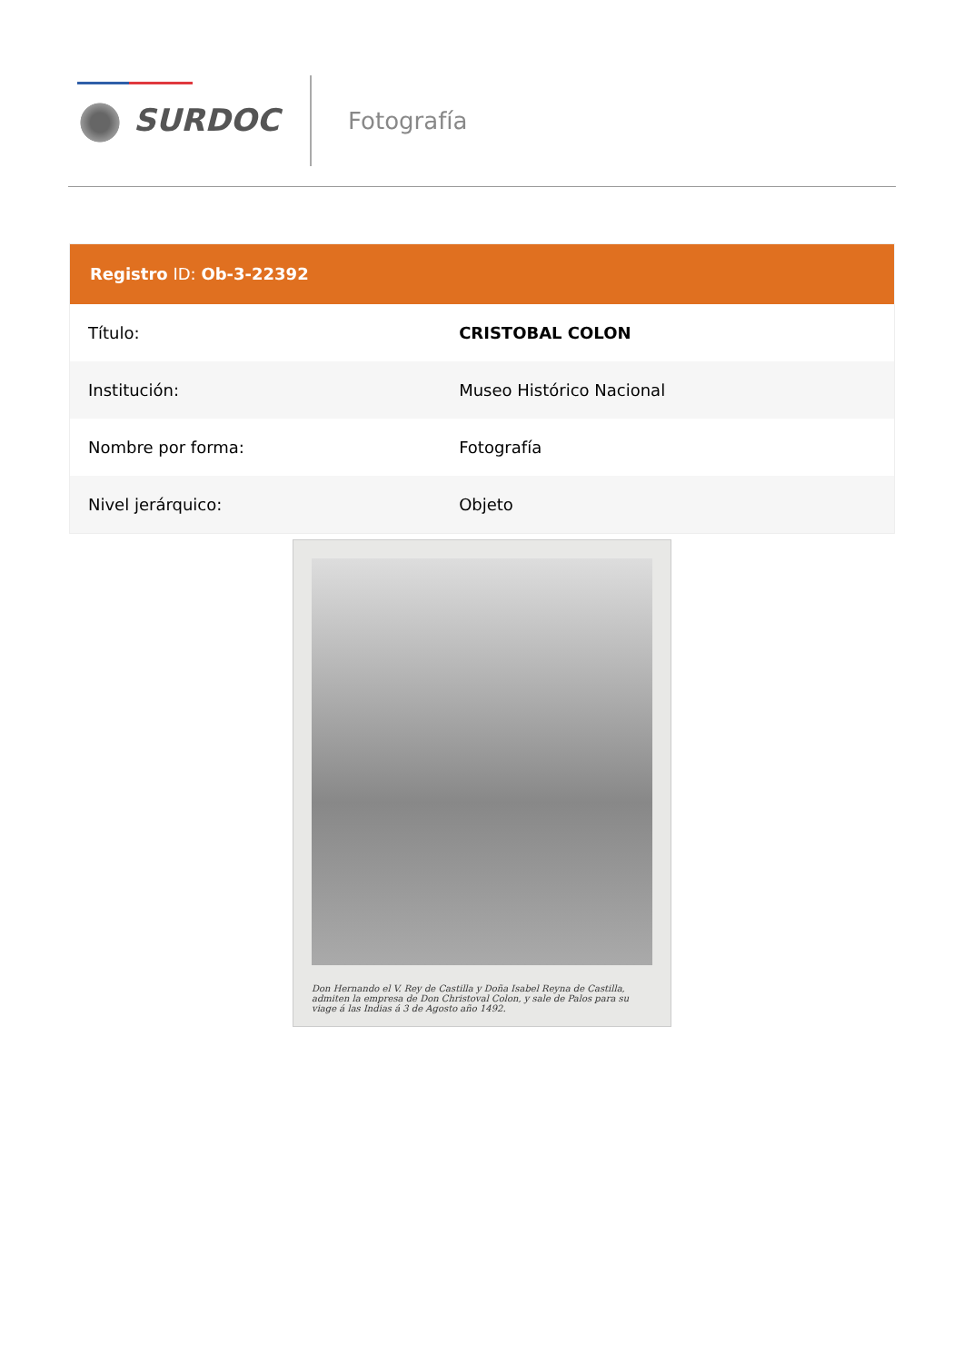SURDOC Fotografía
Registro ID: Ob-3-22392
| Título: | CRISTOBAL COLON |
| Institución: | Museo Histórico Nacional |
| Nombre por forma: | Fotografía |
| Nivel jerárquico: | Objeto |
Don Hernando el V. Rey de Castilla y Doña Isabel Reyna de Castilla, admiten la empresa de Don Christoval Colon, y sale de Palos para su viage á las Indias á 3 de Agosto año 1492.